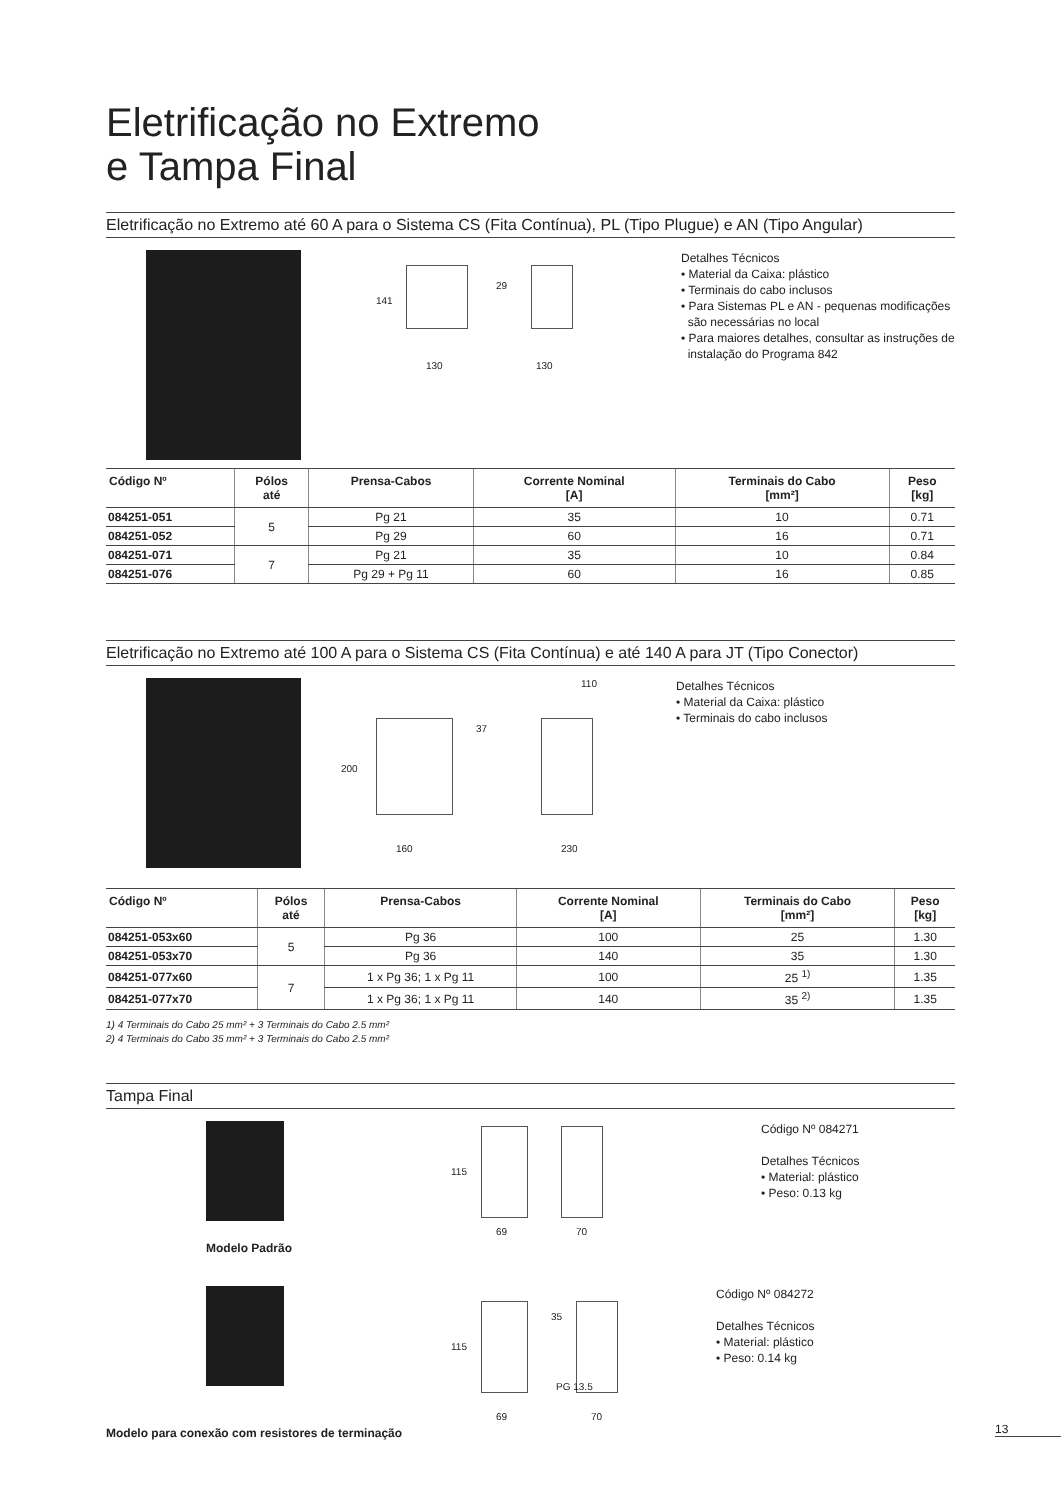Eletrificação no Extremo
e Tampa Final
Eletrificação no Extremo até 60 A para o Sistema CS (Fita Contínua), PL (Tipo Plugue) e AN (Tipo Angular)
141
29
130 130
Detalhes Técnicos
• Material da Caixa: plástico
• Terminais do cabo inclusos
• Para Sistemas PL e AN - pequenas modificações
são necessárias no local
• Para maiores detalhes, consultar as instruções de
instalação do Programa 842
| Código Nº | Pólos até | Prensa-Cabos | Corrente Nominal [A] | Terminais do Cabo [mm²] | Peso [kg] |
| --- | --- | --- | --- | --- | --- |
| 084251-051 | 5 | Pg 21 | 35 | 10 | 0.71 |
| 084251-052 | | Pg 29 | 60 | 16 | 0.71 |
| 084251-071 | 7 | Pg 21 | 35 | 10 | 0.84 |
| 084251-076 | | Pg 29 + Pg 11 | 60 | 16 | 0.85 |
Eletrificação no Extremo até 100 A para o Sistema CS (Fita Contínua) e até 140 A para JT (Tipo Conector)
110
200
37
160 230
Detalhes Técnicos
• Material da Caixa: plástico
• Terminais do cabo inclusos
| Código Nº | Pólos até | Prensa-Cabos | Corrente Nominal [A] | Terminais do Cabo [mm²] | Peso [kg] |
| --- | --- | --- | --- | --- | --- |
| 084251-053x60 | 5 | Pg 36 | 100 | 25 | 1.30 |
| 084251-053x70 | | Pg 36 | 140 | 35 | 1.30 |
| 084251-077x60 | 7 | 1 x Pg 36; 1 x Pg 11 | 100 | 25 <sup>1)</sup> | 1.35 |
| 084251-077x70 | | 1 x Pg 36; 1 x Pg 11 | 140 | 35 <sup>2)</sup> | 1.35 |
1) 4 Terminais do Cabo 25 mm² + 3 Terminais do Cabo 2.5 mm²
2) 4 Terminais do Cabo 35 mm² + 3 Terminais do Cabo 2.5 mm²
Tampa Final
Modelo Padrão
115
69 70
Código Nº 084271
Detalhes Técnicos
• Material: plástico
• Peso: 0.13 kg
Modelo para conexão com resistores de terminação
115
35
PG 13.5
69 70
Código Nº 084272
Detalhes Técnicos
• Material: plástico
• Peso: 0.14 kg
13